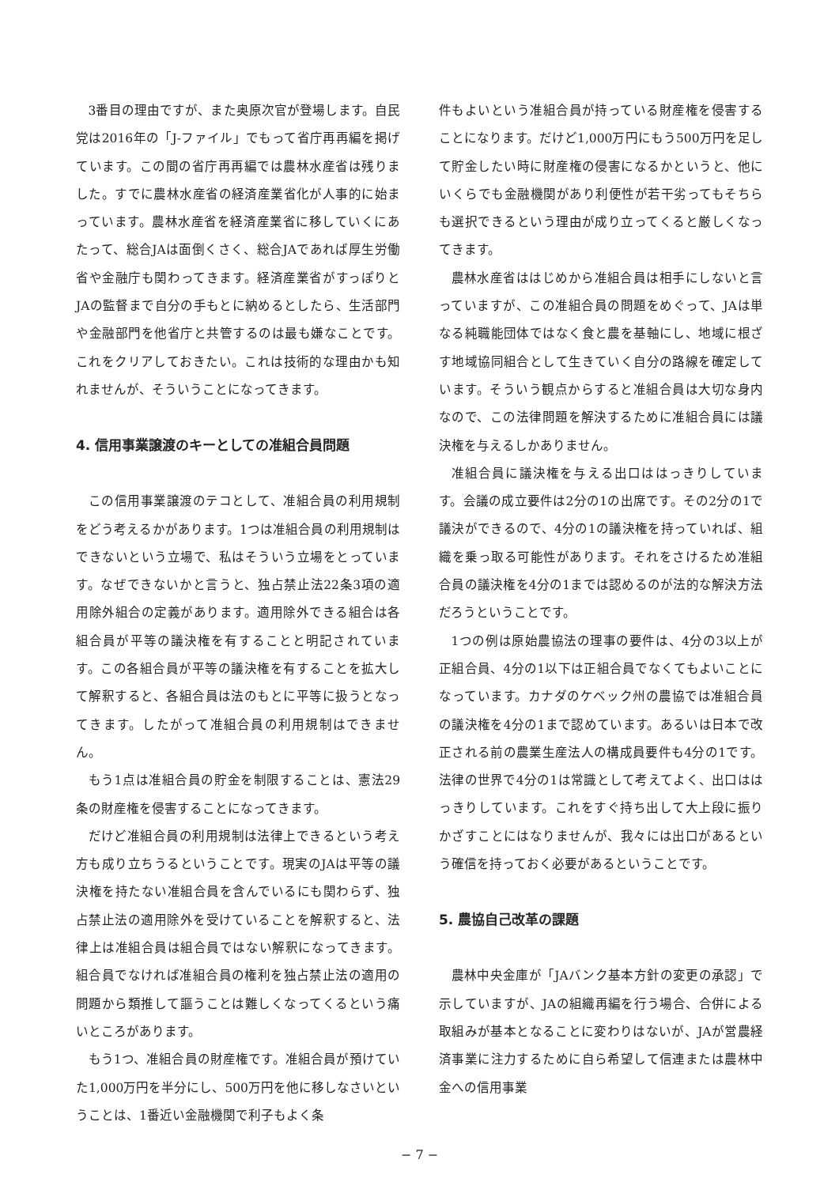3番目の理由ですが、また奥原次官が登場します。自民党は2016年の「J-ファイル」でもって省庁再再編を掲げています。この間の省庁再再編では農林水産省は残りました。すでに農林水産省の経済産業省化が人事的に始まっています。農林水産省を経済産業省に移していくにあたって、総合JAは面倒くさく、総合JAであれば厚生労働省や金融庁も関わってきます。経済産業省がすっぽりとJAの監督まで自分の手もとに納めるとしたら、生活部門や金融部門を他省庁と共管するのは最も嫌なことです。これをクリアしておきたい。これは技術的な理由かも知れませんが、そういうことになってきます。
4. 信用事業譲渡のキーとしての准組合員問題
この信用事業譲渡のテコとして、准組合員の利用規制をどう考えるかがあります。1つは准組合員の利用規制はできないという立場で、私はそういう立場をとっています。なぜできないかと言うと、独占禁止法22条3項の適用除外組合の定義があります。適用除外できる組合は各組合員が平等の議決権を有することと明記されています。この各組合員が平等の議決権を有することを拡大して解釈すると、各組合員は法のもとに平等に扱うとなってきます。したがって准組合員の利用規制はできません。
もう1点は准組合員の貯金を制限することは、憲法29条の財産権を侵害することになってきます。
だけど准組合員の利用規制は法律上できるという考え方も成り立ちうるということです。現実のJAは平等の議決権を持たない准組合員を含んでいるにも関わらず、独占禁止法の適用除外を受けていることを解釈すると、法律上は准組合員は組合員ではない解釈になってきます。組合員でなければ准組合員の権利を独占禁止法の適用の問題から類推して謳うことは難しくなってくるという痛いところがあります。
もう1つ、准組合員の財産権です。准組合員が預けていた1,000万円を半分にし、500万円を他に移しなさいということは、1番近い金融機関で利子もよく条
件もよいという准組合員が持っている財産権を侵害することになります。だけど1,000万円にもう500万円を足して貯金したい時に財産権の侵害になるかというと、他にいくらでも金融機関があり利便性が若干劣ってもそちらも選択できるという理由が成り立ってくると厳しくなってきます。
農林水産省ははじめから准組合員は相手にしないと言っていますが、この准組合員の問題をめぐって、JAは単なる純職能団体ではなく食と農を基軸にし、地域に根ざす地域協同組合として生きていく自分の路線を確定しています。そういう観点からすると准組合員は大切な身内なので、この法律問題を解決するために准組合員には議決権を与えるしかありません。
准組合員に議決権を与える出口ははっきりしています。会議の成立要件は2分の1の出席です。その2分の1で議決ができるので、4分の1の議決権を持っていれば、組織を乗っ取る可能性があります。それをさけるため准組合員の議決権を4分の1までは認めるのが法的な解決方法だろうということです。
1つの例は原始農協法の理事の要件は、4分の3以上が正組合員、4分の1以下は正組合員でなくてもよいことになっています。カナダのケベック州の農協では准組合員の議決権を4分の1まで認めています。あるいは日本で改正される前の農業生産法人の構成員要件も4分の1です。法律の世界で4分の1は常識として考えてよく、出口ははっきりしています。これをすぐ持ち出して大上段に振りかざすことにはなりませんが、我々には出口があるという確信を持っておく必要があるということです。
5. 農協自己改革の課題
農林中央金庫が「JAバンク基本方針の変更の承認」で示していますが、JAの組織再編を行う場合、合併による取組みが基本となることに変わりはないが、JAが営農経済事業に注力するために自ら希望して信連または農林中金への信用事業
− 7 −